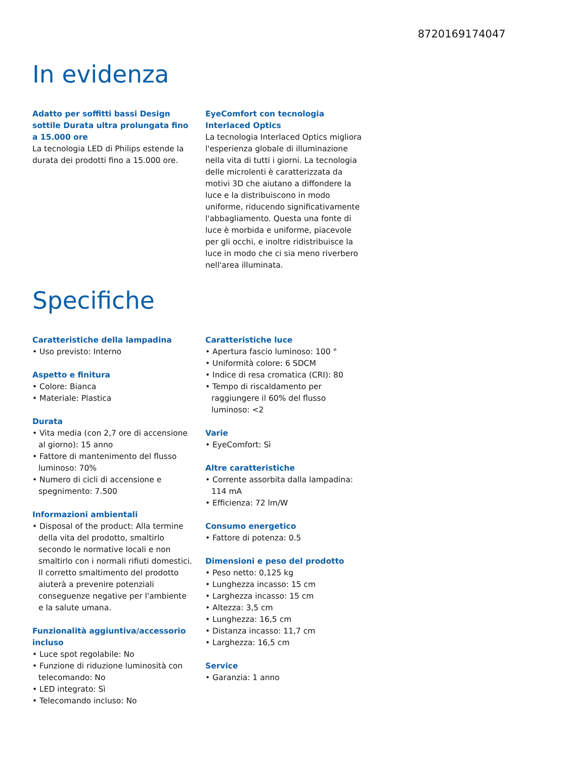8720169174047
In evidenza
Adatto per soffitti bassi Design sottile Durata ultra prolungata fino a 15.000 ore
La tecnologia LED di Philips estende la durata dei prodotti fino a 15.000 ore.
EyeComfort con tecnologia Interlaced Optics
La tecnologia Interlaced Optics migliora l'esperienza globale di illuminazione nella vita di tutti i giorni. La tecnologia delle microlenti è caratterizzata da motivi 3D che aiutano a diffondere la luce e la distribuiscono in modo uniforme, riducendo significativamente l'abbagliamento. Questa una fonte di luce è morbida e uniforme, piacevole per gli occhi, e inoltre ridistribuisce la luce in modo che ci sia meno riverbero nell'area illuminata.
Specifiche
Caratteristiche della lampadina
• Uso previsto: Interno
Aspetto e finitura
• Colore: Bianca
• Materiale: Plastica
Durata
• Vita media (con 2,7 ore di accensione al giorno): 15 anno
• Fattore di mantenimento del flusso luminoso: 70%
• Numero di cicli di accensione e spegnimento: 7.500
Informazioni ambientali
• Disposal of the product: Alla termine della vita del prodotto, smaltirlo secondo le normative locali e non smaltirlo con i normali rifiuti domestici. Il corretto smaltimento del prodotto aiuterà a prevenire potenziali conseguenze negative per l'ambiente e la salute umana.
Funzionalità aggiuntiva/accessorio incluso
• Luce spot regolabile: No
• Funzione di riduzione luminosità con telecomando: No
• LED integrato: Sì
• Telecomando incluso: No
Caratteristiche luce
• Apertura fascio luminoso: 100 °
• Uniformità colore: 6 SDCM
• Indice di resa cromatica (CRI): 80
• Tempo di riscaldamento per raggiungere il 60% del flusso luminoso: <2
Varie
• EyeComfort: Sì
Altre caratteristiche
• Corrente assorbita dalla lampadina: 114 mA
• Efficienza: 72 lm/W
Consumo energetico
• Fattore di potenza: 0.5
Dimensioni e peso del prodotto
• Peso netto: 0,125 kg
• Lunghezza incasso: 15 cm
• Larghezza incasso: 15 cm
• Altezza: 3,5 cm
• Lunghezza: 16,5 cm
• Distanza incasso: 11,7 cm
• Larghezza: 16,5 cm
Service
• Garanzia: 1 anno